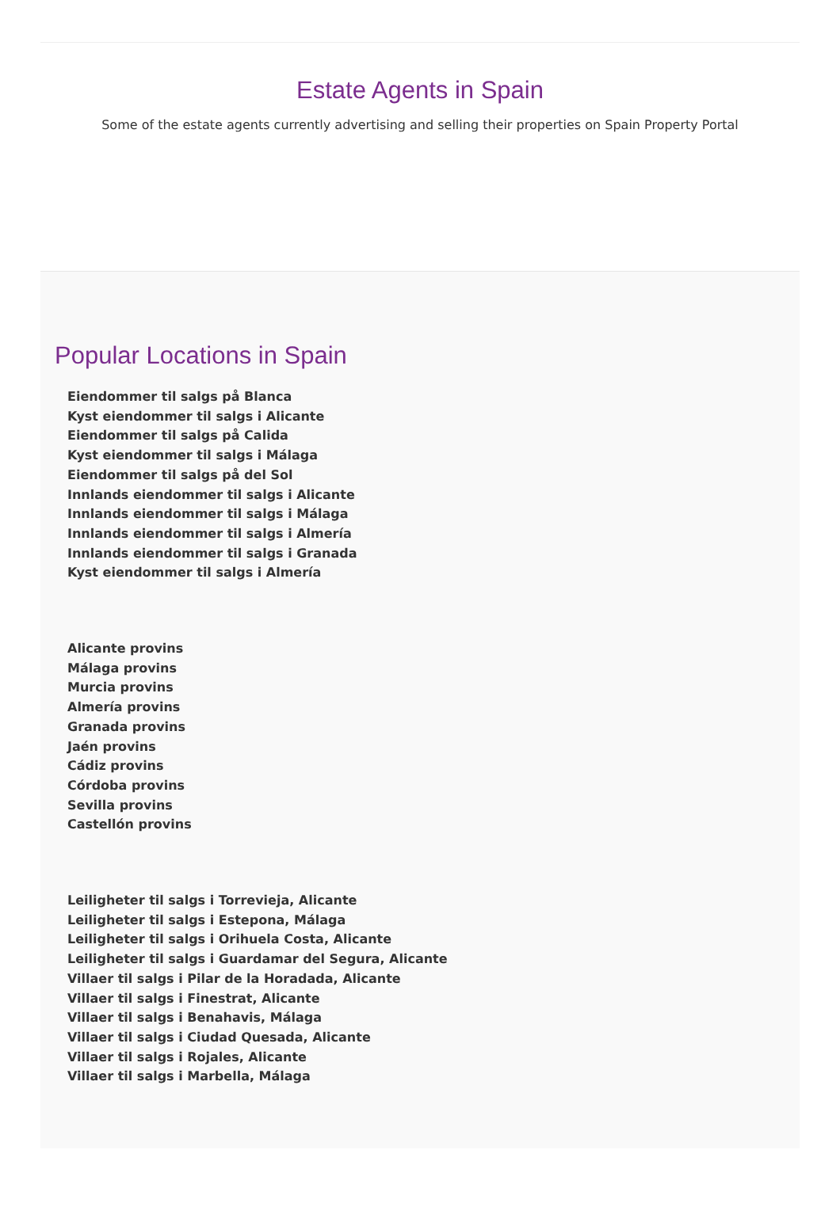Estate Agents in Spain
Some of the estate agents currently advertising and selling their properties on Spain Property Portal
Popular Locations in Spain
Eiendommer til salgs på Blanca
Kyst eiendommer til salgs i Alicante
Eiendommer til salgs på Calida
Kyst eiendommer til salgs i Málaga
Eiendommer til salgs på del Sol
Innlands eiendommer til salgs i Alicante
Innlands eiendommer til salgs i Málaga
Innlands eiendommer til salgs i Almería
Innlands eiendommer til salgs i Granada
Kyst eiendommer til salgs i Almería
Alicante provins
Málaga provins
Murcia provins
Almería provins
Granada provins
Jaén provins
Cádiz provins
Córdoba provins
Sevilla provins
Castellón provins
Leiligheter til salgs i Torrevieja, Alicante
Leiligheter til salgs i Estepona, Málaga
Leiligheter til salgs i Orihuela Costa, Alicante
Leiligheter til salgs i Guardamar del Segura, Alicante
Villaer til salgs i Pilar de la Horadada, Alicante
Villaer til salgs i Finestrat, Alicante
Villaer til salgs i Benahavis, Málaga
Villaer til salgs i Ciudad Quesada, Alicante
Villaer til salgs i Rojales, Alicante
Villaer til salgs i Marbella, Málaga